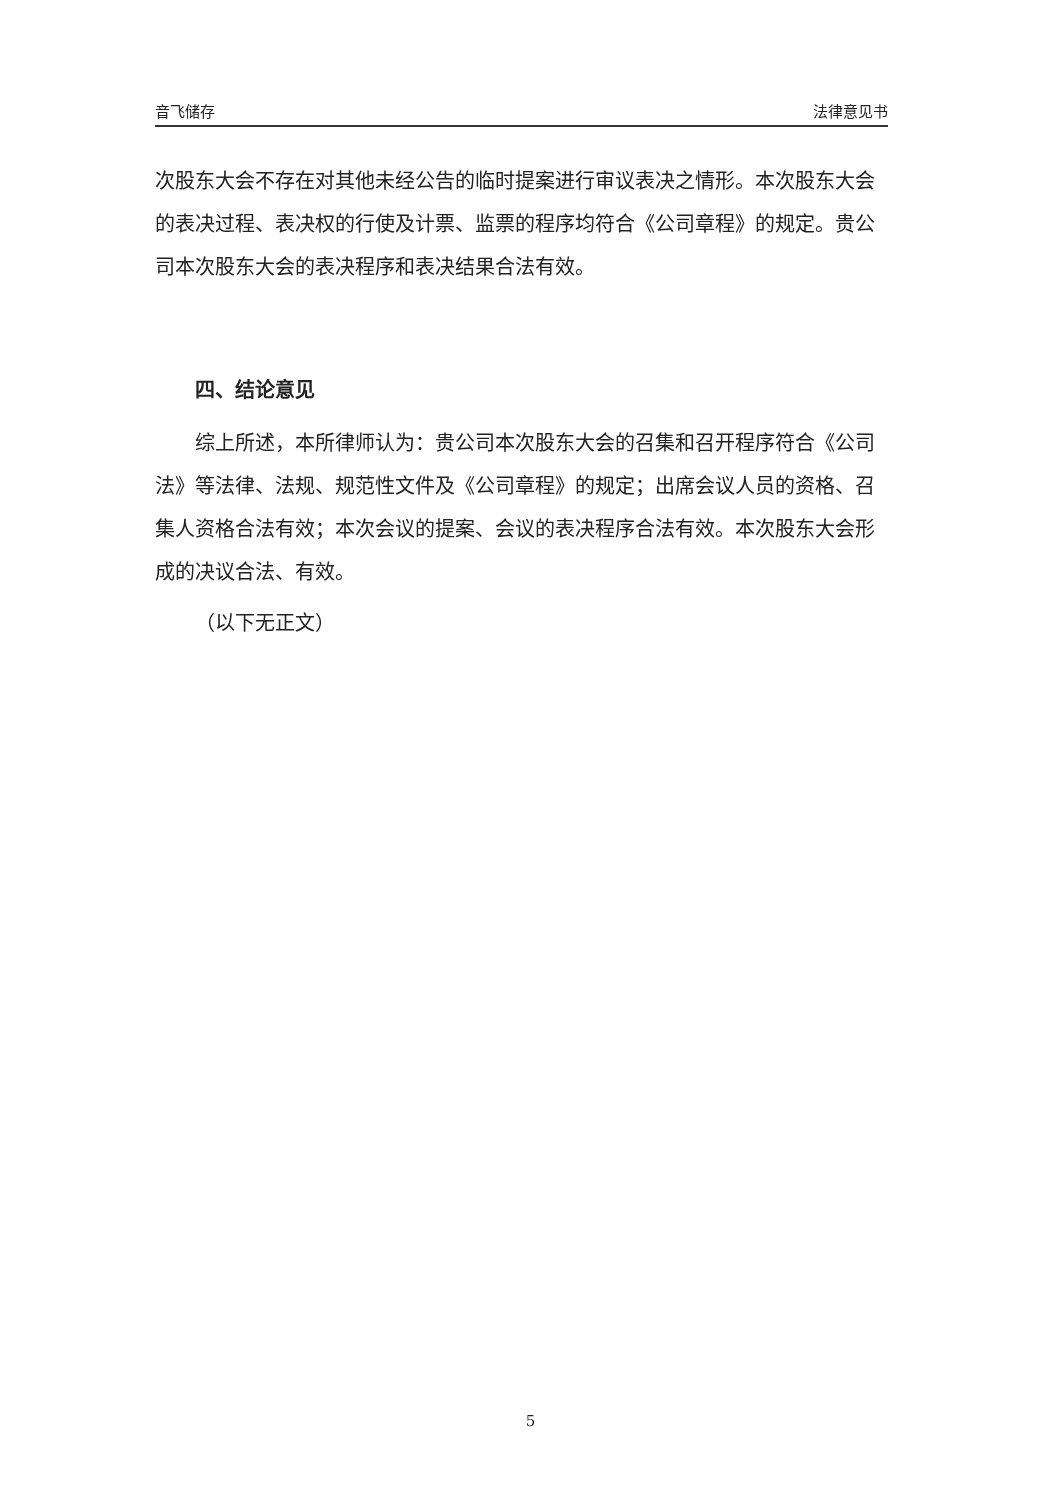音飞储存 法律意见书
次股东大会不存在对其他未经公告的临时提案进行审议表决之情形。本次股东大会的表决过程、表决权的行使及计票、监票的程序均符合《公司章程》的规定。贵公司本次股东大会的表决程序和表决结果合法有效。
四、结论意见
综上所述，本所律师认为：贵公司本次股东大会的召集和召开程序符合《公司法》等法律、法规、规范性文件及《公司章程》的规定；出席会议人员的资格、召集人资格合法有效；本次会议的提案、会议的表决程序合法有效。本次股东大会形成的决议合法、有效。
（以下无正文）
5